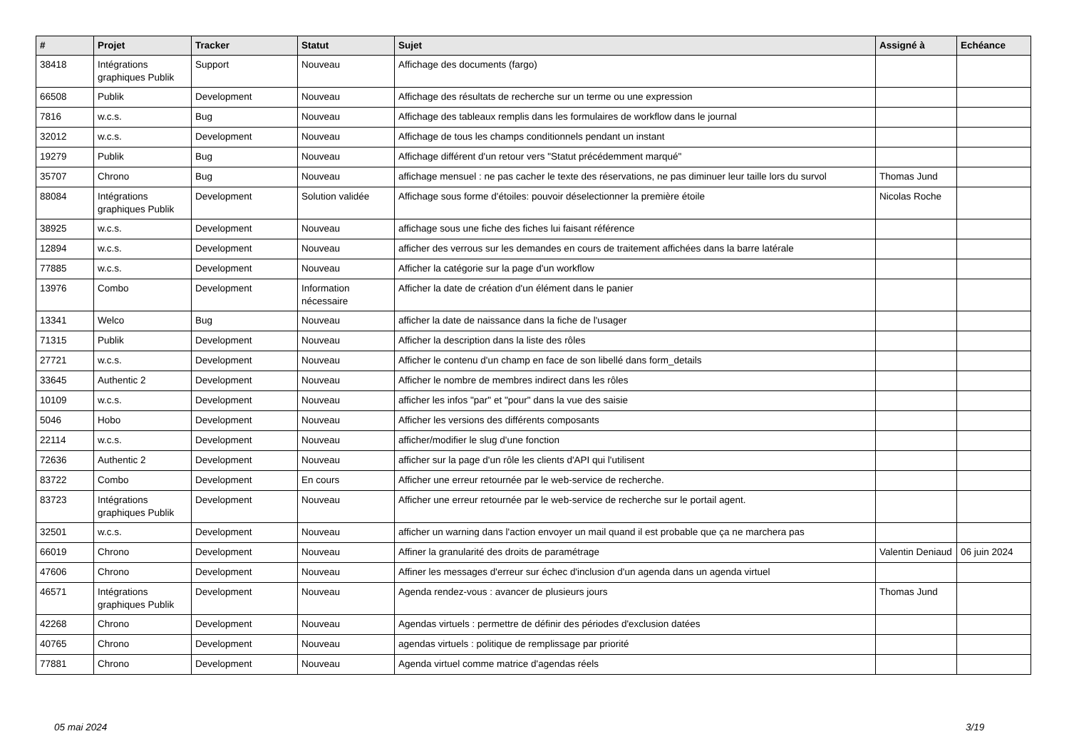| # | Projet | Tracker | Statut | Sujet | Assigné à | Echéance |
| --- | --- | --- | --- | --- | --- | --- |
| 38418 | Intégrations graphiques Publik | Support | Nouveau | Affichage des documents (fargo) | | |
| 66508 | Publik | Development | Nouveau | Affichage des résultats de recherche sur un terme ou une expression | | |
| 7816 | w.c.s. | Bug | Nouveau | Affichage des tableaux remplis dans les formulaires de workflow dans le journal | | |
| 32012 | w.c.s. | Development | Nouveau | Affichage de tous les champs conditionnels pendant un instant | | |
| 19279 | Publik | Bug | Nouveau | Affichage différent d'un retour vers "Statut précédemment marqué" | | |
| 35707 | Chrono | Bug | Nouveau | affichage mensuel : ne pas cacher le texte des réservations, ne pas diminuer leur taille lors du survol | Thomas Jund | |
| 88084 | Intégrations graphiques Publik | Development | Solution validée | Affichage sous forme d'étoiles: pouvoir déselectionner la première étoile | Nicolas Roche | |
| 38925 | w.c.s. | Development | Nouveau | affichage sous une fiche des fiches lui faisant référence | | |
| 12894 | w.c.s. | Development | Nouveau | afficher des verrous sur les demandes en cours de traitement affichées dans la barre latérale | | |
| 77885 | w.c.s. | Development | Nouveau | Afficher la catégorie sur la page d'un workflow | | |
| 13976 | Combo | Development | Information nécessaire | Afficher la date de création d'un élément dans le panier | | |
| 13341 | Welco | Bug | Nouveau | afficher la date de naissance dans la fiche de l'usager | | |
| 71315 | Publik | Development | Nouveau | Afficher la description dans la liste des rôles | | |
| 27721 | w.c.s. | Development | Nouveau | Afficher le contenu d'un champ en face de son libellé dans form_details | | |
| 33645 | Authentic 2 | Development | Nouveau | Afficher le nombre de membres indirect dans les rôles | | |
| 10109 | w.c.s. | Development | Nouveau | afficher les infos "par" et "pour" dans la vue des saisie | | |
| 5046 | Hobo | Development | Nouveau | Afficher les versions des différents composants | | |
| 22114 | w.c.s. | Development | Nouveau | afficher/modifier le slug d'une fonction | | |
| 72636 | Authentic 2 | Development | Nouveau | afficher sur la page d'un rôle les clients d'API qui l'utilisent | | |
| 83722 | Combo | Development | En cours | Afficher une erreur retournée par le web-service de recherche. | | |
| 83723 | Intégrations graphiques Publik | Development | Nouveau | Afficher une erreur retournée par le web-service de recherche sur le portail agent. | | |
| 32501 | w.c.s. | Development | Nouveau | afficher un warning dans l'action envoyer un mail quand il est probable que ça ne marchera pas | | |
| 66019 | Chrono | Development | Nouveau | Affiner la granularité des droits de paramétrage | Valentin Deniaud | 06 juin 2024 |
| 47606 | Chrono | Development | Nouveau | Affiner les messages d'erreur sur échec d'inclusion d'un agenda dans un agenda virtuel | | |
| 46571 | Intégrations graphiques Publik | Development | Nouveau | Agenda rendez-vous : avancer de plusieurs jours | Thomas Jund | |
| 42268 | Chrono | Development | Nouveau | Agendas virtuels : permettre de définir des périodes d'exclusion datées | | |
| 40765 | Chrono | Development | Nouveau | agendas virtuels : politique de remplissage par priorité | | |
| 77881 | Chrono | Development | Nouveau | Agenda virtuel comme matrice d'agendas réels | | |
05 mai 2024 3/19